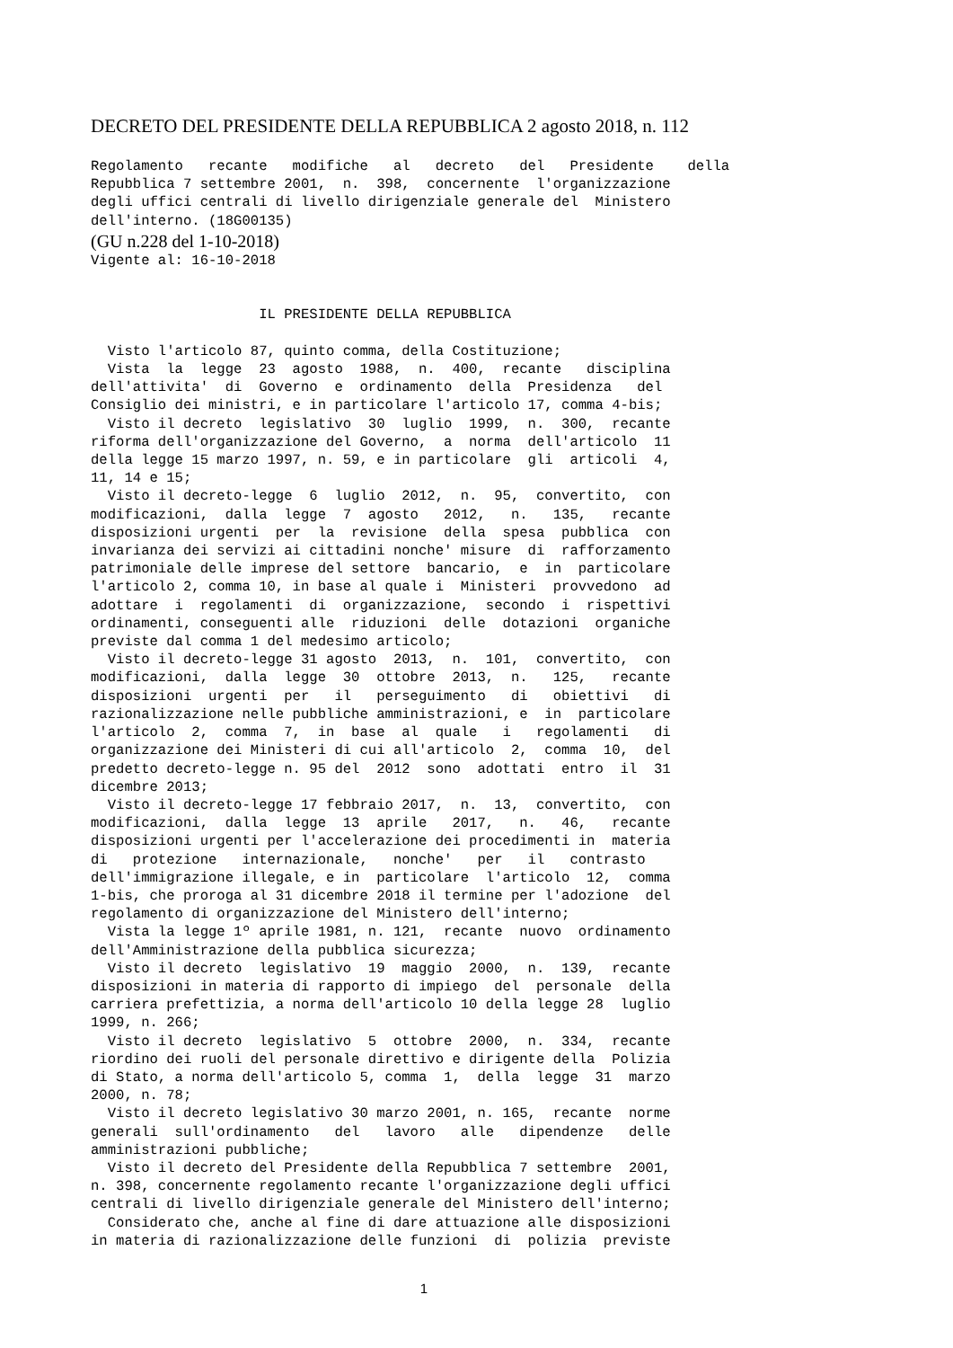DECRETO DEL PRESIDENTE DELLA REPUBBLICA 2 agosto 2018, n. 112
Regolamento recante modifiche al decreto del Presidente della Repubblica 7 settembre 2001, n. 398, concernente l'organizzazione degli uffici centrali di livello dirigenziale generale del Ministero dell'interno. (18G00135)
(GU n.228 del 1-10-2018)
Vigente al: 16-10-2018 IL PRESIDENTE DELLA REPUBBLICA Visto l'articolo 87, quinto comma, della Costituzione; Vista la legge 23 agosto 1988, n. 400, recante disciplina dell'attivita' di Governo e ordinamento della Presidenza del Consiglio dei ministri, e in particolare l'articolo 17, comma 4-bis; Visto il decreto legislativo 30 luglio 1999, n. 300, recante riforma dell'organizzazione del Governo, a norma dell'articolo 11 della legge 15 marzo 1997, n. 59, e in particolare gli articoli 4, 11, 14 e 15; Visto il decreto-legge 6 luglio 2012, n. 95, convertito, con modificazioni, dalla legge 7 agosto 2012, n. 135, recante disposizioni urgenti per la revisione della spesa pubblica con invarianza dei servizi ai cittadini nonche' misure di rafforzamento patrimoniale delle imprese del settore bancario, e in particolare l'articolo 2, comma 10, in base al quale i Ministeri provvedono ad adottare i regolamenti di organizzazione, secondo i rispettivi ordinamenti, conseguenti alle riduzioni delle dotazioni organiche previste dal comma 1 del medesimo articolo; Visto il decreto-legge 31 agosto 2013, n. 101, convertito, con modificazioni, dalla legge 30 ottobre 2013, n. 125, recante disposizioni urgenti per il perseguimento di obiettivi di razionalizzazione nelle pubbliche amministrazioni, e in particolare l'articolo 2, comma 7, in base al quale i regolamenti di organizzazione dei Ministeri di cui all'articolo 2, comma 10, del predetto decreto-legge n. 95 del 2012 sono adottati entro il 31 dicembre 2013; Visto il decreto-legge 17 febbraio 2017, n. 13, convertito, con modificazioni, dalla legge 13 aprile 2017, n. 46, recante disposizioni urgenti per l'accelerazione dei procedimenti in materia di protezione internazionale, nonche' per il contrasto dell'immigrazione illegale, e in particolare l'articolo 12, comma 1-bis, che proroga al 31 dicembre 2018 il termine per l'adozione del regolamento di organizzazione del Ministero dell'interno; Vista la legge 1º aprile 1981, n. 121, recante nuovo ordinamento dell'Amministrazione della pubblica sicurezza; Visto il decreto legislativo 19 maggio 2000, n. 139, recante disposizioni in materia di rapporto di impiego del personale della carriera prefettizia, a norma dell'articolo 10 della legge 28 luglio 1999, n. 266; Visto il decreto legislativo 5 ottobre 2000, n. 334, recante riordino dei ruoli del personale direttivo e dirigente della Polizia di Stato, a norma dell'articolo 5, comma 1, della legge 31 marzo 2000, n. 78; Visto il decreto legislativo 30 marzo 2001, n. 165, recante norme generali sull'ordinamento del lavoro alle dipendenze delle amministrazioni pubbliche; Visto il decreto del Presidente della Repubblica 7 settembre 2001, n. 398, concernente regolamento recante l'organizzazione degli uffici centrali di livello dirigenziale generale del Ministero dell'interno; Considerato che, anche al fine di dare attuazione alle disposizioni in materia di razionalizzazione delle funzioni di polizia previste
1